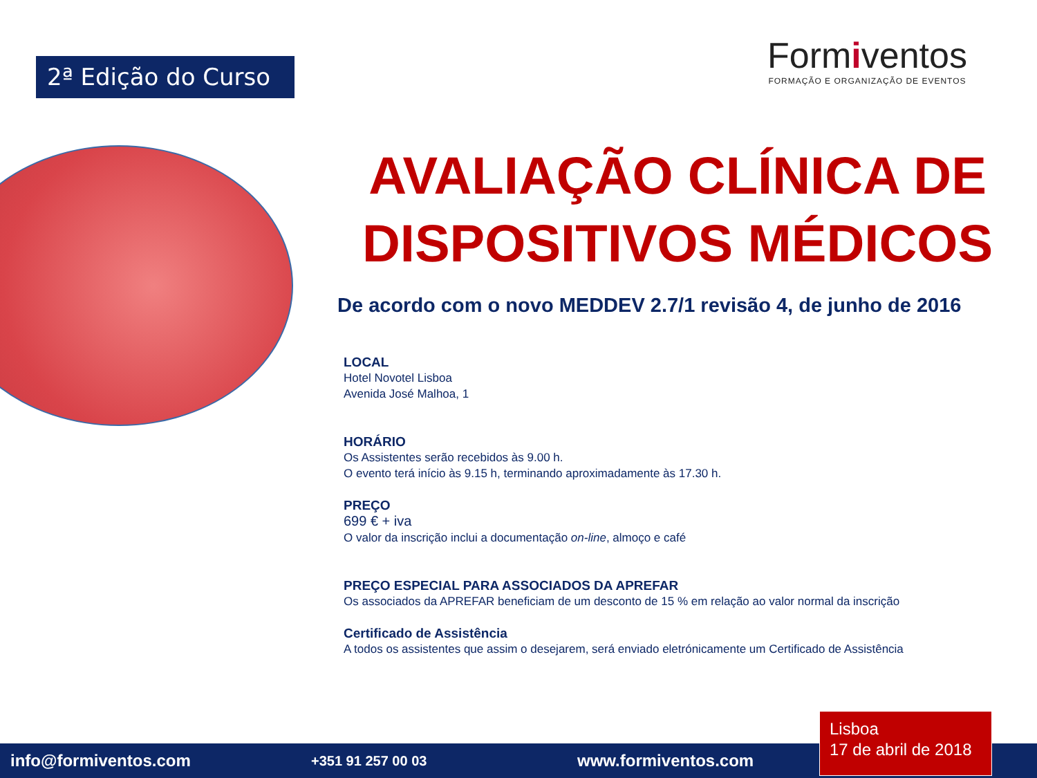2ª Edição do Curso
Formiventos
FORMAÇÃO E ORGANIZAÇÃO DE EVENTOS
AVALIAÇÃO CLÍNICA DE DISPOSITIVOS MÉDICOS
De acordo com o novo MEDDEV 2.7/1 revisão 4, de junho de 2016
LOCAL
Hotel Novotel Lisboa
Avenida José Malhoa, 1
HORÁRIO
Os Assistentes serão recebidos às 9.00 h.
O evento terá início às 9.15 h, terminando aproximadamente às 17.30 h.
PREÇO
699 € + iva
O valor da inscrição inclui a documentação on-line, almoço e café
PREÇO ESPECIAL PARA ASSOCIADOS DA APREFAR
Os associados da APREFAR beneficiam de um desconto de 15 % em relação ao valor normal da inscrição
Certificado de Assistência
A todos os assistentes que assim o desejarem, será enviado eletrónicamente um Certificado de Assistência
info@formiventos.com +351 91 257 00 03 www.formiventos.com
Lisboa
17 de abril de 2018